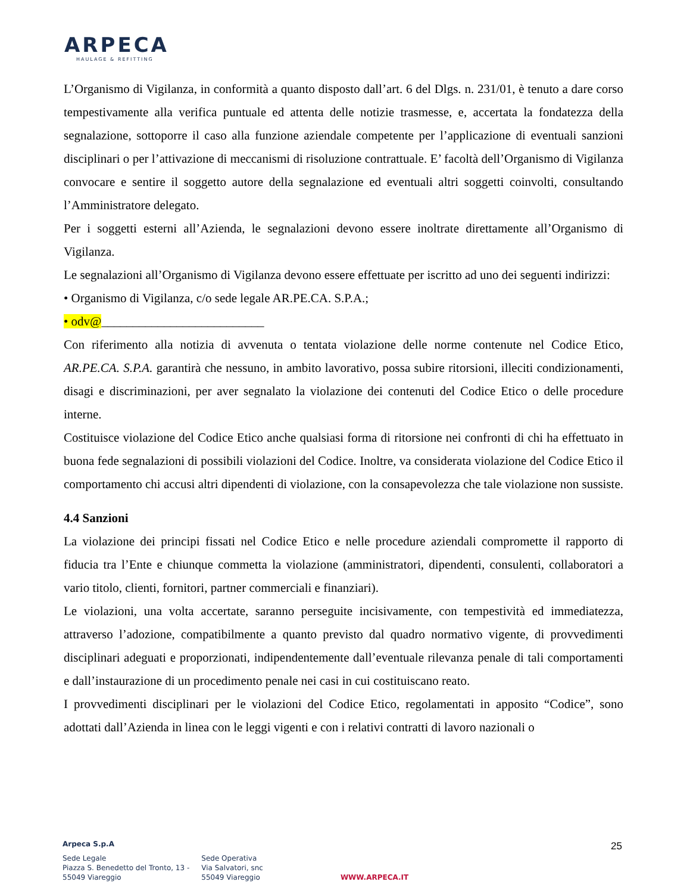ARPECA
HAULAGE & REFITTING
L’Organismo di Vigilanza, in conformità a quanto disposto dall’art. 6 del Dlgs. n. 231/01, è tenuto a dare corso tempestivamente alla verifica puntuale ed attenta delle notizie trasmesse, e, accertata la fondatezza della segnalazione, sottoporre il caso alla funzione aziendale competente per l’applicazione di eventuali sanzioni disciplinari o per l’attivazione di meccanismi di risoluzione contrattuale. E’ facoltà dell’Organismo di Vigilanza convocare e sentire il soggetto autore della segnalazione ed eventuali altri soggetti coinvolti, consultando l’Amministratore delegato.
Per i soggetti esterni all’Azienda, le segnalazioni devono essere inoltrate direttamente all’Organismo di Vigilanza.
Le segnalazioni all’Organismo di Vigilanza devono essere effettuate per iscritto ad uno dei seguenti indirizzi:
• Organismo di Vigilanza, c/o sede legale AR.PE.CA. S.P.A.;
• odv@__________________________
Con riferimento alla notizia di avvenuta o tentata violazione delle norme contenute nel Codice Etico, AR.PE.CA. S.P.A. garantirà che nessuno, in ambito lavorativo, possa subire ritorsioni, illeciti condizionamenti, disagi e discriminazioni, per aver segnalato la violazione dei contenuti del Codice Etico o delle procedure interne.
Costituisce violazione del Codice Etico anche qualsiasi forma di ritorsione nei confronti di chi ha effettuato in buona fede segnalazioni di possibili violazioni del Codice. Inoltre, va considerata violazione del Codice Etico il comportamento chi accusi altri dipendenti di violazione, con la consapevolezza che tale violazione non sussiste.
4.4 Sanzioni
La violazione dei principi fissati nel Codice Etico e nelle procedure aziendali compromette il rapporto di fiducia tra l’Ente e chiunque commetta la violazione (amministratori, dipendenti, consulenti, collaboratori a vario titolo, clienti, fornitori, partner commerciali e finanziari).
Le violazioni, una volta accertate, saranno perseguite incisivamente, con tempestività ed immediatezza, attraverso l’adozione, compatibilmente a quanto previsto dal quadro normativo vigente, di provvedimenti disciplinari adeguati e proporzionati, indipendentemente dall’eventuale rilevanza penale di tali comportamenti e dall’instaurazione di un procedimento penale nei casi in cui costituiscano reato.
I provvedimenti disciplinari per le violazioni del Codice Etico, regolamentati in apposito “Codice”, sono adottati dall’Azienda in linea con le leggi vigenti e con i relativi contratti di lavoro nazionali o
25
Arpeca S.p.A
Sede Legale
Piazza S. Benedetto del Tronto, 13 -
55049 Viareggio
Sede Operativa
Via Salvatori, snc
55049 Viareggio
WWW.ARPECA.IT